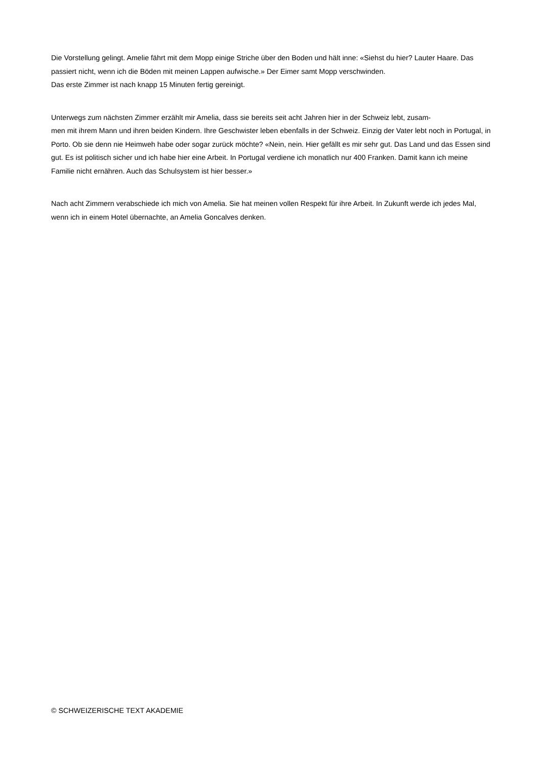Die Vorstellung gelingt. Amelie fährt mit dem Mopp einige Striche über den Boden und hält inne: «Siehst du hier? Lauter Haare. Das passiert nicht, wenn ich die Böden mit meinen Lappen aufwische.» Der Eimer samt Mopp verschwinden.
Das erste Zimmer ist nach knapp 15 Minuten fertig gereinigt.
Unterwegs zum nächsten Zimmer erzählt mir Amelia, dass sie bereits seit acht Jahren hier in der Schweiz lebt, zusam-
men mit ihrem Mann und ihren beiden Kindern. Ihre Geschwister leben ebenfalls in der Schweiz. Einzig der Vater lebt noch in Portugal, in Porto. Ob sie denn nie Heimweh habe oder sogar zurück möchte? «Nein, nein. Hier gefällt es mir sehr gut. Das Land und das Essen sind gut. Es ist politisch sicher und ich habe hier eine Arbeit. In Portugal verdiene ich monatlich nur 400 Franken. Damit kann ich meine Familie nicht ernähren. Auch das Schulsystem ist hier besser.»
Nach acht Zimmern verabschiede ich mich von Amelia. Sie hat meinen vollen Respekt für ihre Arbeit. In Zukunft werde ich jedes Mal, wenn ich in einem Hotel übernachte, an Amelia Goncalves denken.
© SCHWEIZERISCHE TEXT AKADEMIE